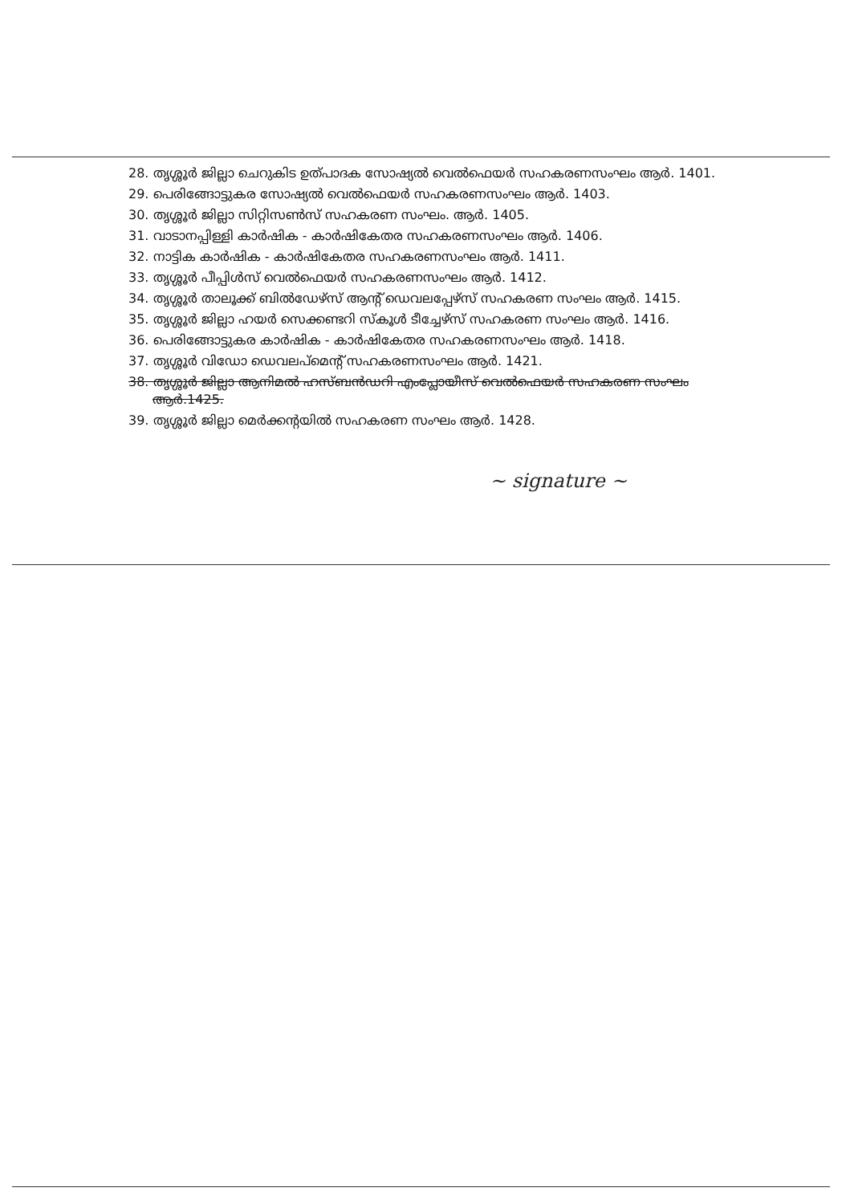28. തൃശ്ശൂർ ജില്ലാ ചെറുകിട ഉത്പാദക സോഷ്യൽ വെൽഫെയർ സഹകരണസംഘം ആർ. 1401.
29. പെരിങ്ങോട്ടുകര സോഷ്യൽ വെൽഫെയർ സഹകരണസംഘം ആർ. 1403.
30. തൃശ്ശൂർ ജില്ലാ സിറ്റിസൺസ് സഹകരണ സംഘം. ആർ. 1405.
31. വാടാനപ്പിള്ളി കാർഷിക - കാർഷികേതര സഹകരണസംഘം ആർ. 1406.
32. നാട്ടിക കാർഷിക - കാർഷികേതര സഹകരണസംഘം ആർ. 1411.
33. തൃശ്ശൂർ പീപ്പിൾസ് വെൽഫെയർ സഹകരണസംഘം ആർ. 1412.
34. തൃശ്ശൂർ താലൂക്ക് ബിൽഡേഴ്സ് ആന്റ് ഡെവലപ്പേഴ്സ് സഹകരണ സംഘം ആർ. 1415.
35. തൃശ്ശൂർ ജില്ലാ ഹയർ സെക്കണ്ടറി സ്കൂൾ ടീച്ചേഴ്സ് സഹകരണ സംഘം ആർ. 1416.
36. പെരിങ്ങോട്ടുകര കാർഷിക - കാർഷികേതര സഹകരണസംഘം ആർ. 1418.
37. തൃശ്ശൂർ വിഡോ ഡെവലപ്മെന്റ് സഹകരണസംഘം ആർ. 1421.
38. തൃശ്ശൂർ ജില്ലാ ആനിമൽ ഹസ്ബൻഡറി എംപ്ലോയീസ് വെൽഫെയർ സഹകരണ സംഘം ആർ.1425.
39. തൃശ്ശൂർ ജില്ലാ മെർക്കന്റയിൽ സഹകരണ സംഘം ആർ. 1428.
~ signature ~